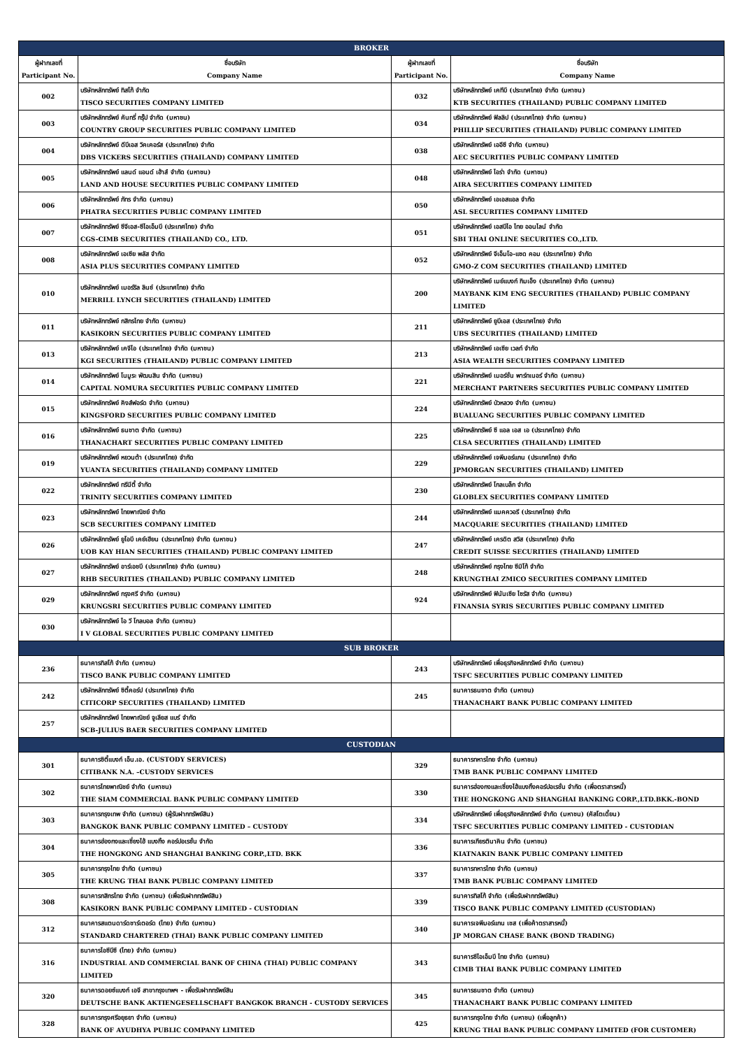| BROKER | | | |
| ผู้ฝากเลขที่ Participant No. | ชื่อบริษัท Company Name | ผู้ฝากเลขที่ Participant No. | ชื่อบริษัท Company Name |
| 002 | บริษัทหลักทรัพย์ ทิสโก้ จำกัด TISCO SECURITIES COMPANY LIMITED | 032 | บริษัทหลักทรัพย์ เคทีบี (ประเทศไทย) จำกัด (มหาชน) KTB SECURITIES (THAILAND) PUBLIC COMPANY LIMITED |
| 003 | บริษัทหลักทรัพย์ คันทรี่ กรุ๊ป จำกัด (มหาชน) COUNTRY GROUP SECURITIES PUBLIC COMPANY LIMITED | 034 | บริษัทหลักทรัพย์ ฟิลลิป (ประเทศไทย) จำกัด (มหาชน) PHILLIP SECURITIES (THAILAND) PUBLIC COMPANY LIMITED |
| 004 | บริษัทหลักทรัพย์ ดีบีเอส วิคเคอร์ส (ประเทศไทย) จำกัด DBS VICKERS SECURITIES (THAILAND) COMPANY LIMITED | 038 | บริษัทหลักทรัพย์ เออีซี จำกัด (มหาชน) AEC SECURITIES PUBLIC COMPANY LIMITED |
| 005 | บริษัทหลักทรัพย์ แลนด์ แอนด์ เฮ้าส์ จำกัด (มหาชน) LAND AND HOUSE SECURITIES PUBLIC COMPANY LIMITED | 048 | บริษัทหลักทรัพย์ ไอร่า จำกัด (มหาชน) AIRA SECURITIES COMPANY LIMITED |
| 006 | บริษัทหลักทรัพย์ ภัทร จำกัด (มหาชน) PHATRA SECURITIES PUBLIC COMPANY LIMITED | 050 | บริษัทหลักทรัพย์ เอเอสแอล จำกัด ASL SECURITIES COMPANY LIMITED |
| 007 | บริษัทหลักทรัพย์ ซีจีเอส-ซีไอเอ็มบี (ประเทศไทย) จำกัด CGS-CIMB SECURITIES (THAILAND) CO., LTD. | 051 | บริษัทหลักทรัพย์ เอสบีไอ ไทย ออนไลน์ จำกัด SBI THAI ONLINE SECURITIES CO.,LTD. |
| 008 | บริษัทหลักทรัพย์ เอเซีย พลัส จำกัด ASIA PLUS SECURITIES COMPANY LIMITED | 052 | บริษัทหลักทรัพย์ จีเอ็มโอ-แซด คอม (ประเทศไทย) จำกัด GMO-Z COM SECURITIES (THAILAND) LIMITED |
| 010 | บริษัทหลักทรัพย์ เมอร์ริล ลินช์ (ประเทศไทย) จำกัด MERRILL LYNCH SECURITIES (THAILAND) LIMITED | 200 | บริษัทหลักทรัพย์ เมย์แบงก์ กิมเอ็ง (ประเทศไทย) จำกัด (มหาชน) MAYBANK KIM ENG SECURITIES (THAILAND) PUBLIC COMPANY LIMITED |
| 011 | บริษัทหลักทรัพย์ กสิกรไทย จำกัด (มหาชน) KASIKORN SECURITIES PUBLIC COMPANY LIMITED | 211 | บริษัทหลักทรัพย์ ยูบีเอส (ประเทศไทย) จำกัด UBS SECURITIES (THAILAND) LIMITED |
| 013 | บริษัทหลักทรัพย์ เคจีไอ (ประเทศไทย) จำกัด (มหาชน) KGI SECURITIES (THAILAND) PUBLIC COMPANY LIMITED | 213 | บริษัทหลักทรัพย์ เอเซีย เวลท์ จำกัด ASIA WEALTH SECURITIES COMPANY LIMITED |
| 014 | บริษัทหลักทรัพย์ โนมูระ พัฒนสิน จำกัด (มหาชน) CAPITAL NOMURA SECURITIES PUBLIC COMPANY LIMITED | 221 | บริษัทหลักทรัพย์ เมอร์ชั่น พาร์ทเนอร์ จำกัด (มหาชน) MERCHANT PARTNERS SECURITIES PUBLIC COMPANY LIMITED |
| 015 | บริษัทหลักทรัพย์ คิงส์ฟอร์ด จำกัด (มหาชน) KINGSFORD SECURITIES PUBLIC COMPANY LIMITED | 224 | บริษัทหลักทรัพย์ บัวหลวง จำกัด (มหาชน) BUALUANG SECURITIES PUBLIC COMPANY LIMITED |
| 016 | บริษัทหลักทรัพย์ ธนชาต จำกัด (มหาชน) THANACHART SECURITIES PUBLIC COMPANY LIMITED | 225 | บริษัทหลักทรัพย์ ซี แอล เอส เอ (ประเทศไทย) จำกัด CLSA SECURITIES (THAILAND) LIMITED |
| 019 | บริษัทหลักทรัพย์ หยวนต้า (ประเทศไทย) จำกัด YUANTA SECURITIES (THAILAND) COMPANY LIMITED | 229 | บริษัทหลักทรัพย์ เจพีมอร์แกน (ประเทศไทย) จำกัด JPMORGAN SECURITIES (THAILAND) LIMITED |
| 022 | บริษัทหลักทรัพย์ ทรีนีตี้ จำกัด TRINITY SECURITIES COMPANY LIMITED | 230 | บริษัทหลักทรัพย์ โกลเบล็ก จำกัด GLOBLEX SECURITIES COMPANY LIMITED |
| 023 | บริษัทหลักทรัพย์ ไทยพาณิชย์ จำกัด SCB SECURITIES COMPANY LIMITED | 244 | บริษัทหลักทรัพย์ แมคควอรี (ประเทศไทย) จำกัด MACQUARIE SECURITIES (THAILAND) LIMITED |
| 026 | บริษัทหลักทรัพย์ ยูโอบี เคย์เฮียน (ประเทศไทย) จำกัด (มหาชน) UOB KAY HIAN SECURITIES (THAILAND) PUBLIC COMPANY LIMITED | 247 | บริษัทหลักทรัพย์ เครดิต สวิส (ประเทศไทย) จำกัด CREDIT SUISSE SECURITIES (THAILAND) LIMITED |
| 027 | บริษัทหลักทรัพย์ อาร์เอชบี (ประเทศไทย) จำกัด (มหาชน) RHB SECURITIES (THAILAND) PUBLIC COMPANY LIMITED | 248 | บริษัทหลักทรัพย์ กรุงไทย ซีมิโก้ จำกัด KRUNGTHAI ZMICO SECURITIES COMPANY LIMITED |
| 029 | บริษัทหลักทรัพย์ กรุงศรี จำกัด (มหาชน) KRUNGSRI SECURITIES PUBLIC COMPANY LIMITED | 924 | บริษัทหลักทรัพย์ ฟินันเซีย ไซรัส จำกัด (มหาชน) FINANSIA SYRIS SECURITIES PUBLIC COMPANY LIMITED |
| 030 | บริษัทหลักทรัพย์ ไอ วี โกลบอล จำกัด (มหาชน) I V GLOBAL SECURITIES PUBLIC COMPANY LIMITED | | |
| SUB BROKER | | | |
| 236 | ธนาคารทิสโก้ จำกัด (มหาชน) TISCO BANK PUBLIC COMPANY LIMITED | 243 | บริษัทหลักทรัพย์ เพื่อธุรกิจหลักทรัพย์ จำกัด (มหาชน) TSFC SECURITIES PUBLIC COMPANY LIMITED |
| 242 | บริษัทหลักทรัพย์ ซิตี้คอร์ป (ประเทศไทย) จำกัด CITICORP SECURITIES (THAILAND) LIMITED | 245 | ธนาคารธนชาต จำกัด (มหาชน) THANACHART BANK PUBLIC COMPANY LIMITED |
| 257 | บริษัทหลักทรัพย์ ไทยพาณิชย์ จูเลียส แบร์ จำกัด SCB-JULIUS BAER SECURITIES COMPANY LIMITED | | |
| CUSTODIAN | | | |
| 301 | ธนาคารซิตี้แบงก์ เอ็น.เอ. (CUSTODY SERVICES) CITIBANK N.A. –CUSTODY SERVICES | 329 | ธนาคารทหารไทย จำกัด (มหาชน) TMB BANK PUBLIC COMPANY LIMITED |
| 302 | ธนาคารไทยพาณิชย์ จำกัด (มหาชน) THE SIAM COMMERCIAL BANK PUBLIC COMPANY LIMITED | 330 | ธนาคารฮ่องกงและเซี่ยงไฮ้แบงกิ้งคอร์ปอเรชั่น จำกัด (เพื่อตราสารหนี้) THE HONGKONG AND SHANGHAI BANKING CORP.,LTD.BKK.-BOND |
| 303 | ธนาคารกรุงเทพ จำกัด (มหาชน) (ผู้รับฝากทรัพย์สิน) BANGKOK BANK PUBLIC COMPANY LIMITED – CUSTODY | 334 | บริษัทหลักทรัพย์ เพื่อธุรกิจหลักทรัพย์ จำกัด (มหาชน) (คัสโตเดี้ยน) TSFC SECURITIES PUBLIC COMPANY LIMITED - CUSTODIAN |
| 304 | ธนาคารฮ่องกงและเซี่ยงไฮ้ แบงกิ้ง คอร์ปอเรชั่น จำกัด THE HONGKONG AND SHANGHAI BANKING CORP.,LTD. BKK | 336 | ธนาคารเกียรตินาคิน จำกัด (มหาชน) KIATNAKIN BANK PUBLIC COMPANY LIMITED |
| 305 | ธนาคารกรุงไทย จำกัด (มหาชน) THE KRUNG THAI BANK PUBLIC COMPANY LIMITED | 337 | ธนาคารทหารไทย จำกัด (มหาชน) TMB BANK PUBLIC COMPANY LIMITED |
| 308 | ธนาคารกสิกรไทย จำกัด (มหาชน) (เพื่อรับฝากทรัพย์สิน) KASIKORN BANK PUBLIC COMPANY LIMITED - CUSTODIAN | 339 | ธนาคารทิสโก้ จำกัด (เพื่อรับฝากทรัพย์สิน) TISCO BANK PUBLIC COMPANY LIMITED (CUSTODIAN) |
| 312 | ธนาคารสแตนดาร์ดชาร์เตอร์ด (ไทย) จำกัด (มหาชน) STANDARD CHARTERED (THAI) BANK PUBLIC COMPANY LIMITED | 340 | ธนาคารเจพีมอร์แกน เชส (เพื่อค้าตราสารหนี้) JP MORGAN CHASE BANK (BOND TRADING) |
| 316 | ธนาคารไอซีบีซี (ไทย) จำกัด (มหาชน) INDUSTRIAL AND COMMERCIAL BANK OF CHINA (THAI) PUBLIC COMPANY LIMITED | 343 | ธนาคารซีไอเอ็มบี ไทย จำกัด (มหาชน) CIMB THAI BANK PUBLIC COMPANY LIMITED |
| 320 | ธนาคารดอยซ์แบงก์ เอจี สาขากรุงเทพฯ - เพื่อรับฝากทรัพย์สิน DEUTSCHE BANK AKTIENGESELLSCHAFT BANGKOK BRANCH - CUSTODY SERVICES | 345 | ธนาคารธนชาต จำกัด (มหาชน) THANACHART BANK PUBLIC COMPANY LIMITED |
| 328 | ธนาคารกรุงศรีอยุธยา จำกัด (มหาชน) BANK OF AYUDHYA PUBLIC COMPANY LIMITED | 425 | ธนาคารกรุงไทย จำกัด (มหาชน) (เพื่อลูกค้า) KRUNG THAI BANK PUBLIC COMPANY LIMITED (FOR CUSTOMER) |